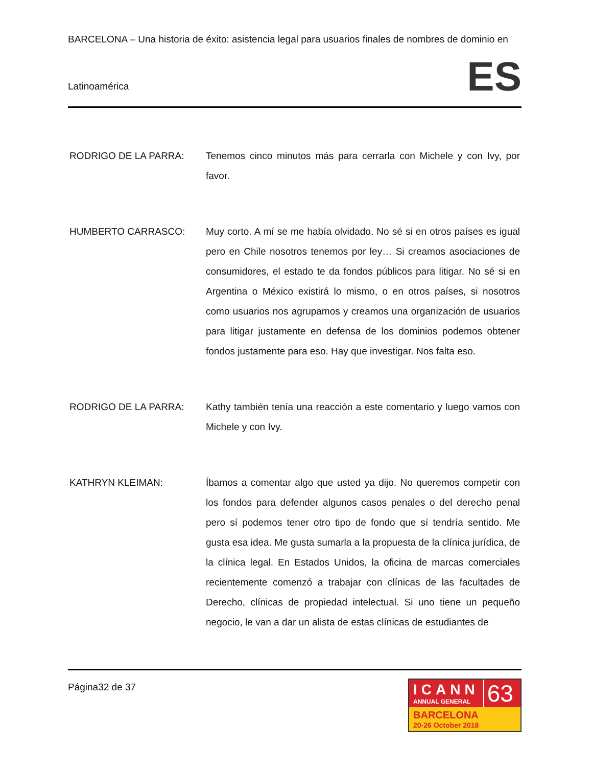BARCELONA – Una historia de éxito: asistencia legal para usuarios finales de nombres de dominio en
Latinoamérica
ES
RODRIGO DE LA PARRA: Tenemos cinco minutos más para cerrarla con Michele y con Ivy, por favor.
HUMBERTO CARRASCO: Muy corto. A mí se me había olvidado. No sé si en otros países es igual pero en Chile nosotros tenemos por ley… Si creamos asociaciones de consumidores, el estado te da fondos públicos para litigar. No sé si en Argentina o México existirá lo mismo, o en otros países, si nosotros como usuarios nos agrupamos y creamos una organización de usuarios para litigar justamente en defensa de los dominios podemos obtener fondos justamente para eso. Hay que investigar. Nos falta eso.
RODRIGO DE LA PARRA: Kathy también tenía una reacción a este comentario y luego vamos con Michele y con Ivy.
KATHRYN KLEIMAN: Íbamos a comentar algo que usted ya dijo. No queremos competir con los fondos para defender algunos casos penales o del derecho penal pero sí podemos tener otro tipo de fondo que sí tendría sentido. Me gusta esa idea. Me gusta sumarla a la propuesta de la clínica jurídica, de la clínica legal. En Estados Unidos, la oficina de marcas comerciales recientemente comenzó a trabajar con clínicas de las facultades de Derecho, clínicas de propiedad intelectual. Si uno tiene un pequeño negocio, le van a dar un alista de estas clínicas de estudiantes de
Página32 de 37
ICANN
ANNUAL GENERAL
63
BARCELONA
20-26 October 2018